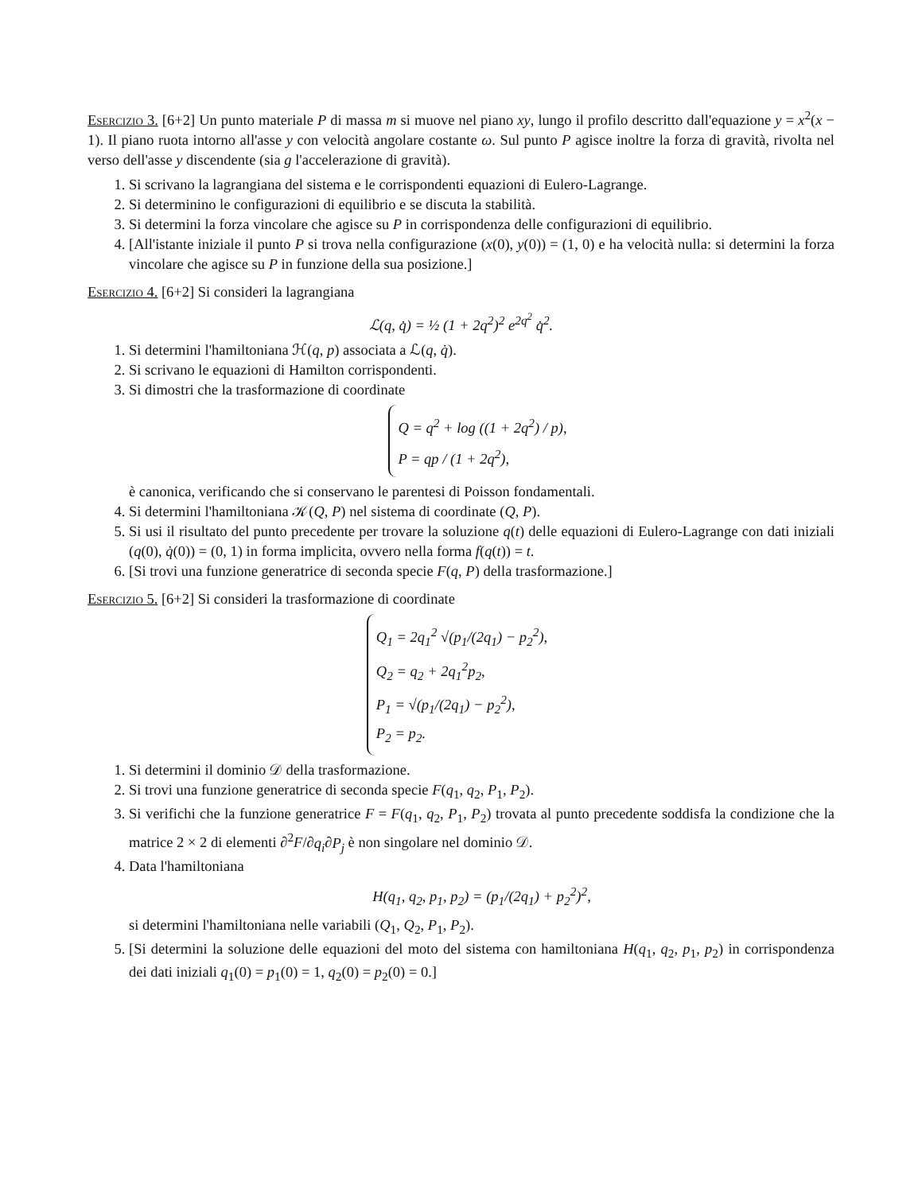Esercizio 3. [6+2] Un punto materiale P di massa m si muove nel piano xy, lungo il profilo descritto dall'equazione y = x<sup>2</sup>(x − 1). Il piano ruota intorno all'asse y con velocità angolare costante ω. Sul punto P agisce inoltre la forza di gravità, rivolta nel verso dell'asse y discendente (sia g l'accelerazione di gravità).
1. Si scrivano la lagrangiana del sistema e le corrispondenti equazioni di Eulero-Lagrange.
2. Si determinino le configurazioni di equilibrio e se discuta la stabilità.
3. Si determini la forza vincolare che agisce su P in corrispondenza delle configurazioni di equilibrio.
4. [All'istante iniziale il punto P si trova nella configurazione (x(0), y(0)) = (1, 0) e ha velocità nulla: si determini la forza vincolare che agisce su P in funzione della sua posizione.]
Esercizio 4. [6+2] Si consideri la lagrangiana
ℒ(q, q̇) = ½ (1 + 2q<sup>2</sup>)<sup>2</sup> e<sup>2q<sup>2</sup></sup> q̇<sup>2</sup>.
1. Si determini l'hamiltoniana ℋ(q, p) associata a ℒ(q, q̇).
2. Si scrivano le equazioni di Hamilton corrispondenti.
3. Si dimostri che la trasformazione di coordinate
Q = q<sup>2</sup> + log ((1 + 2q<sup>2</sup>) / p),
P = qp / (1 + 2q<sup>2</sup>),
è canonica, verificando che si conservano le parentesi di Poisson fondamentali.
4. Si determini l'hamiltoniana 𝒦(Q, P) nel sistema di coordinate (Q, P).
5. Si usi il risultato del punto precedente per trovare la soluzione q(t) delle equazioni di Eulero-Lagrange con dati iniziali (q(0), q̇(0)) = (0, 1) in forma implicita, ovvero nella forma f(q(t)) = t.
6. [Si trovi una funzione generatrice di seconda specie F(q, P) della trasformazione.]
Esercizio 5. [6+2] Si consideri la trasformazione di coordinate
Q<sub>1</sub> = 2q<sub>1</sub><sup>2</sup> √(p<sub>1</sub>/(2q<sub>1</sub>) − p<sub>2</sub><sup>2</sup>),
Q<sub>2</sub> = q<sub>2</sub> + 2q<sub>1</sub><sup>2</sup>p<sub>2</sub>,
P<sub>1</sub> = √(p<sub>1</sub>/(2q<sub>1</sub>) − p<sub>2</sub><sup>2</sup>),
P<sub>2</sub> = p<sub>2</sub>.
1. Si determini il dominio 𝒟 della trasformazione.
2. Si trovi una funzione generatrice di seconda specie F(q<sub>1</sub>, q<sub>2</sub>, P<sub>1</sub>, P<sub>2</sub>).
3. Si verifichi che la funzione generatrice F = F(q<sub>1</sub>, q<sub>2</sub>, P<sub>1</sub>, P<sub>2</sub>) trovata al punto precedente soddisfa la condizione che la matrice 2 × 2 di elementi ∂<sup>2</sup>F/∂q<sub>i</sub>∂P<sub>j</sub> è non singolare nel dominio 𝒟.
4. Data l'hamiltoniana
H(q<sub>1</sub>, q<sub>2</sub>, p<sub>1</sub>, p<sub>2</sub>) = (p<sub>1</sub>/(2q<sub>1</sub>) + p<sub>2</sub><sup>2</sup>)<sup>2</sup>,
si determini l'hamiltoniana nelle variabili (Q<sub>1</sub>, Q<sub>2</sub>, P<sub>1</sub>, P<sub>2</sub>).
5. [Si determini la soluzione delle equazioni del moto del sistema con hamiltoniana H(q<sub>1</sub>, q<sub>2</sub>, p<sub>1</sub>, p<sub>2</sub>) in corrispondenza dei dati iniziali q<sub>1</sub>(0) = p<sub>1</sub>(0) = 1, q<sub>2</sub>(0) = p<sub>2</sub>(0) = 0.]